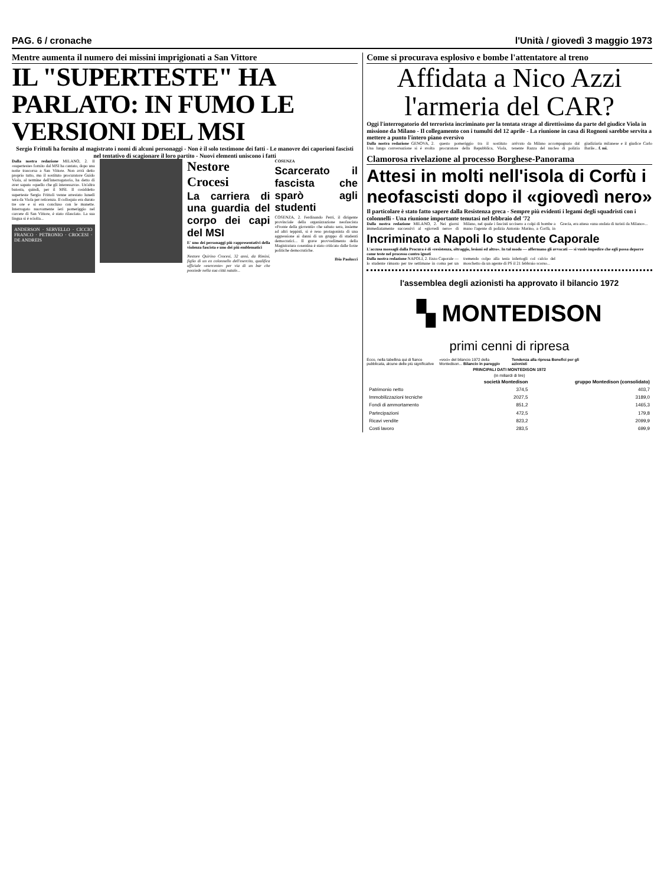PAG. 6 / cronache l'Unità / giovedì 3 maggio 1973
Mentre aumenta il numero dei missini imprigionati a San Vittore
IL "SUPERTESTE" HA PARLATO: IN FUMO LE VERSIONI DEL MSI
Sergio Frittoli ha fornito al magistrato i nomi di alcuni personaggi - Non è il solo testimone dei fatti - Le manovre dei caporioni fascisti nel tentativo di scagionare il loro partito - Nuovi elementi uniscono i fatti
Dalla nostra redazione MILANO, 2. Il «superteste» fornito dal MSI ha cantato, dopo una notte trascorsa a San Vittore. Non avrà detto proprio tutto, ma il sostituto procuratore Guido Viola, al termine dell'interrogatorio, ha detto di aver saputo «quello che gli interessava». Un'altra batosta, quindi, per il MSI. Il cosiddetto superteste Sergio Frittoli venne arrestato lunedì sera da Viola per reticenza. Il colloquio era durato tre ore e si era concluso con le manette. Interrogato nuovamente ieri pomeriggio nel carcere di San Vittore, è stato rilasciato. La sua lingua si è sciolta...
ANDERSON · SERVELLO · CICCIO FRANCO · PETRONIO · CROCESI · DE ANDREIS
Nestore Crocesi
La carriera di una guardia del corpo dei capi del MSI
E' uno dei personaggi più rappresentativi della violenza fascista e uno dei più emblematici
Nestore Quirino Crocesi, 32 anni, da Rimini, figlio di un ex colonnello dell'esercito, qualifica ufficiale «esercente» per via di un bar che possiede nella sua città natale...
COSENZA
Scarcerato il fascista che sparò agli studenti
COSENZA, 2. Ferdinando Perri, il dirigente provinciale della organizzazione neofascista «Fronte della gioventù» che sabato sera, insieme ad altri teppisti, si è reso protagonista di una aggressione ai danni di un gruppo di studenti democratici... Il grave provvedimento della Magistratura cosentina è stato criticato dalle forze politiche democratiche.
Ibio Paolucci
Come si procurava esplosivo e bombe l'attentatore al treno
Affidata a Nico Azzi l'armeria del CAR?
Oggi l'interrogatorio del terrorista incriminato per la tentata strage al direttissimo da parte del giudice Viola in missione da Milano - Il collegamento con i tumulti del 12 aprile - La riunione in casa di Rognoni sarebbe servita a mettere a punto l'intero piano eversivo
Dalla nostra redazione GENOVA, 2. Una lunga conversazione si è svolta questo pomeriggio tra il sostituto procuratore della Repubblica, Viola, arrivato da Milano accompagnato dal tenente Razza del nucleo di polizia giudiziaria milanese e il giudice Carlo Barile... f. mi.
Clamorosa rivelazione al processo Borghese-Panorama
Attesi in molti nell'isola di Corfù i neofascisti dopo il «giovedì nero»
Il particolare è stato fatto sapere dalla Resistenza greca - Sempre più evidenti i legami degli squadristi con i colonnelli - Una riunione importante tenutasi nel febbraio del '72
Dalla nostra redazione MILANO, 2. Nei giorni immediatamente successivi al «giovedì nero» di Milano, nel quale i fascisti uccisero a colpi di bombe a mano l'agente di polizia Antonio Marino, a Corfù, in Grecia, era attesa «una ondata di turisti da Milano»...
Incriminato a Napoli lo studente Caporale
L'accusa mossagli dalla Procura è di «resistenza, oltraggio, lesioni ed altro». In tal modo — affermano gli avvocati — si vuole impedire che egli possa deporre come teste nel processo contro ignoti
Dalla nostra redazione NAPOLI, 2. Enzo Caporale — lo studente rimasto per tre settimane in coma per un tremendo colpo alla testa infertogli col calcio del moschetto da un agente di PS il 21 febbraio scorso...
l'assemblea degli azionisti ha approvato il bilancio 1972
▚ MONTEDISON
primi cenni di ripresa
Ecco, nella tabellina qui di fianco pubblicata, alcune delle più significative «voci» del bilancio 1972 della Montedison... Bilancio in pareggio Tendenza alla ripresa Benefici per gli azionisti
PRINCIPALI DATI MONTEDISON 1972
(in miliardi di lire)
| | società Montedison | gruppo Montedison (consolidato) |
| --- | --- | --- |
| Patrimonio netto | 374,5 | 403,7 |
| Immobilizzazioni tecniche | 2027,5 | 3189,0 |
| Fondi di ammortamento | 851,2 | 1465,3 |
| Partecipazioni | 472,5 | 179,8 |
| Ricavi vendite | 823,2 | 2099,9 |
| Costi lavoro | 283,5 | 699,9 |